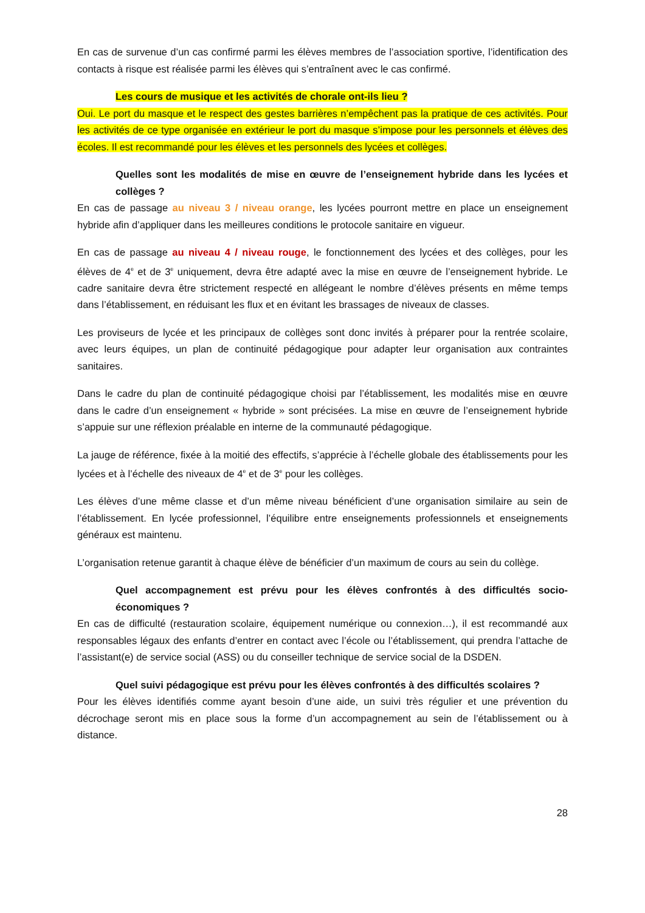En cas de survenue d’un cas confirmé parmi les élèves membres de l’association sportive, l’identification des contacts à risque est réalisée parmi les élèves qui s’entraînent avec le cas confirmé.
Les cours de musique et les activités de chorale ont-ils lieu ?
Oui. Le port du masque et le respect des gestes barrières n’empêchent pas la pratique de ces activités. Pour les activités de ce type organisée en extérieur le port du masque s’impose pour les personnels et élèves des écoles. Il est recommandé pour les élèves et les personnels des lycées et collèges.
Quelles sont les modalités de mise en œuvre de l’enseignement hybride dans les lycées et collèges ?
En cas de passage au niveau 3 / niveau orange, les lycées pourront mettre en place un enseignement hybride afin d’appliquer dans les meilleures conditions le protocole sanitaire en vigueur.
En cas de passage au niveau 4 / niveau rouge, le fonctionnement des lycées et des collèges, pour les élèves de 4<sup>e</sup> et de 3<sup>e</sup> uniquement, devra être adapté avec la mise en œuvre de l’enseignement hybride. Le cadre sanitaire devra être strictement respecté en allégeant le nombre d’élèves présents en même temps dans l’établissement, en réduisant les flux et en évitant les brassages de niveaux de classes.
Les proviseurs de lycée et les principaux de collèges sont donc invités à préparer pour la rentrée scolaire, avec leurs équipes, un plan de continuité pédagogique pour adapter leur organisation aux contraintes sanitaires.
Dans le cadre du plan de continuité pédagogique choisi par l’établissement, les modalités mise en œuvre dans le cadre d’un enseignement « hybride » sont précisées. La mise en œuvre de l’enseignement hybride s’appuie sur une réflexion préalable en interne de la communauté pédagogique.
La jauge de référence, fixée à la moitié des effectifs, s’apprécie à l’échelle globale des établissements pour les lycées et à l’échelle des niveaux de 4<sup>e</sup> et de 3<sup>e</sup> pour les collèges.
Les élèves d’une même classe et d’un même niveau bénéficient d’une organisation similaire au sein de l’établissement. En lycée professionnel, l’équilibre entre enseignements professionnels et enseignements généraux est maintenu.
L’organisation retenue garantit à chaque élève de bénéficier d’un maximum de cours au sein du collège.
Quel accompagnement est prévu pour les élèves confrontés à des difficultés socio-économiques ?
En cas de difficulté (restauration scolaire, équipement numérique ou connexion…), il est recommandé aux responsables légaux des enfants d’entrer en contact avec l’école ou l’établissement, qui prendra l’attache de l’assistant(e) de service social (ASS) ou du conseiller technique de service social de la DSDEN.
Quel suivi pédagogique est prévu pour les élèves confrontés à des difficultés scolaires ?
Pour les élèves identifiés comme ayant besoin d’une aide, un suivi très régulier et une prévention du décrochage seront mis en place sous la forme d’un accompagnement au sein de l’établissement ou à distance.
28